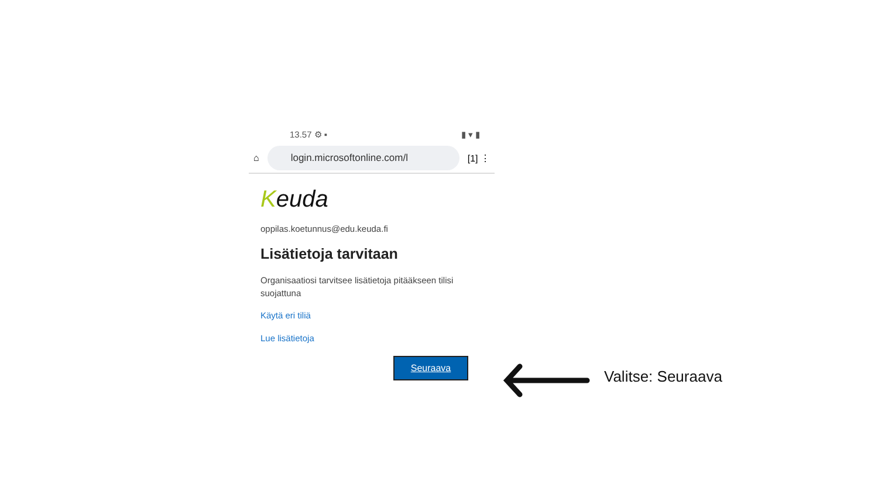13.57 ⚙ ▪ ▮ ▾ ▮
⌂
login.microsoftonline.com/l
[1] ⋮
Keuda
oppilas.koetunnus@edu.keuda.fi
Lisätietoja tarvitaan
Organisaatiosi tarvitsee lisätietoja pitääkseen tilisi suojattuna
Käytä eri tiliä
Lue lisätietoja
Seuraava
Valitse: Seuraava